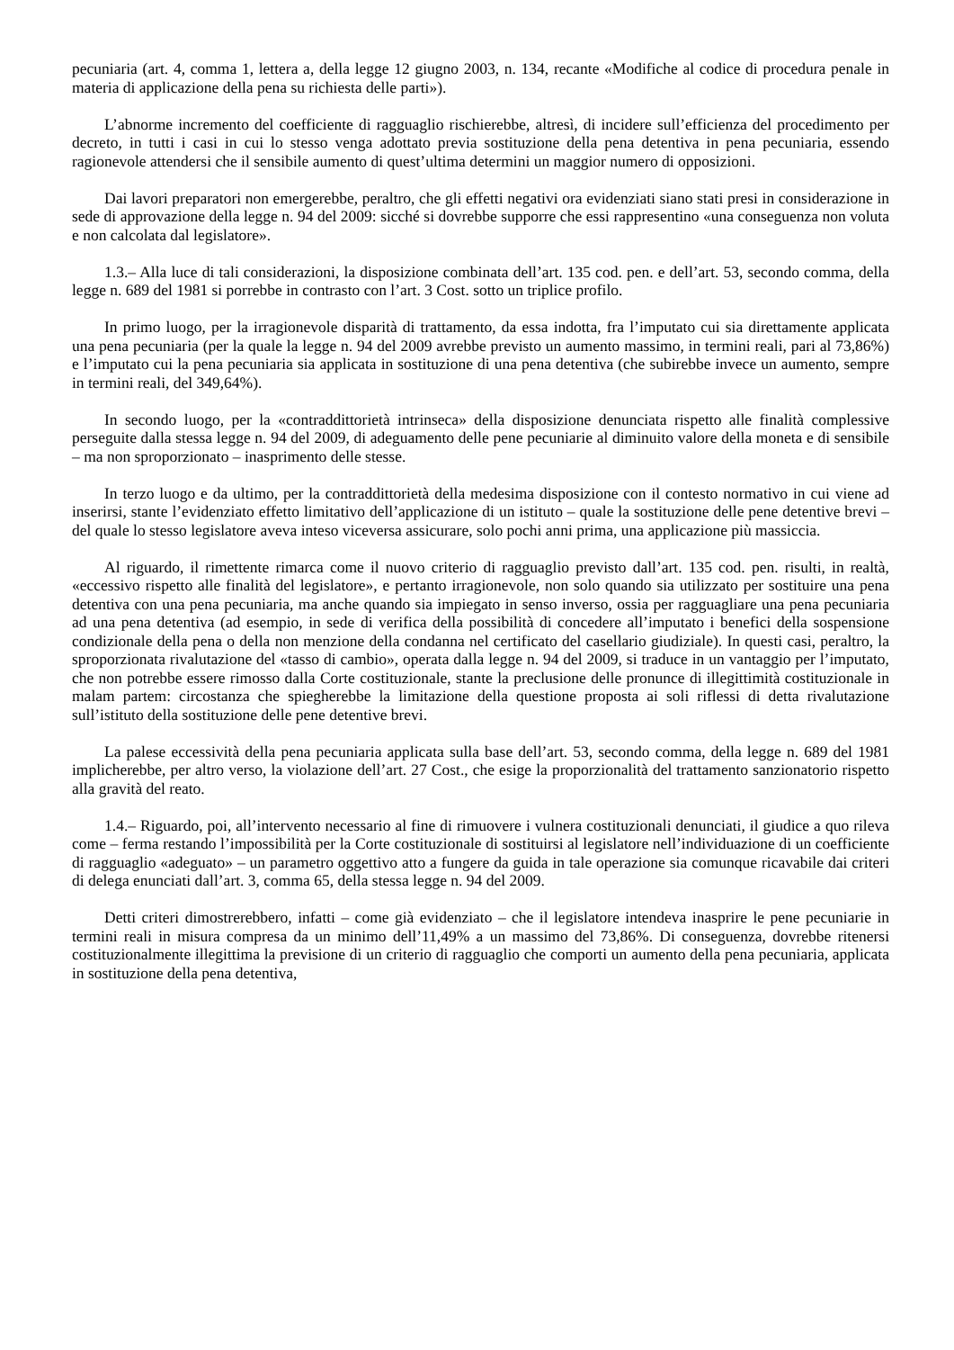pecuniaria (art. 4, comma 1, lettera a, della legge 12 giugno 2003, n. 134, recante «Modifiche al codice di procedura penale in materia di applicazione della pena su richiesta delle parti»).
L’abnorme incremento del coefficiente di ragguaglio rischierebbe, altresì, di incidere sull’efficienza del procedimento per decreto, in tutti i casi in cui lo stesso venga adottato previa sostituzione della pena detentiva in pena pecuniaria, essendo ragionevole attendersi che il sensibile aumento di quest’ultima determini un maggior numero di opposizioni.
Dai lavori preparatori non emergerebbe, peraltro, che gli effetti negativi ora evidenziati siano stati presi in considerazione in sede di approvazione della legge n. 94 del 2009: sicché si dovrebbe supporre che essi rappresentino «una conseguenza non voluta e non calcolata dal legislatore».
1.3.– Alla luce di tali considerazioni, la disposizione combinata dell’art. 135 cod. pen. e dell’art. 53, secondo comma, della legge n. 689 del 1981 si porrebbe in contrasto con l’art. 3 Cost. sotto un triplice profilo.
In primo luogo, per la irragionevole disparità di trattamento, da essa indotta, fra l’imputato cui sia direttamente applicata una pena pecuniaria (per la quale la legge n. 94 del 2009 avrebbe previsto un aumento massimo, in termini reali, pari al 73,86%) e l’imputato cui la pena pecuniaria sia applicata in sostituzione di una pena detentiva (che subirebbe invece un aumento, sempre in termini reali, del 349,64%).
In secondo luogo, per la «contraddittorietà intrinseca» della disposizione denunciata rispetto alle finalità complessive perseguite dalla stessa legge n. 94 del 2009, di adeguamento delle pene pecuniarie al diminuito valore della moneta e di sensibile – ma non sproporzionato – inasprimento delle stesse.
In terzo luogo e da ultimo, per la contraddittorietà della medesima disposizione con il contesto normativo in cui viene ad inserirsi, stante l’evidenziato effetto limitativo dell’applicazione di un istituto – quale la sostituzione delle pene detentive brevi – del quale lo stesso legislatore aveva inteso viceversa assicurare, solo pochi anni prima, una applicazione più massiccia.
Al riguardo, il rimettente rimarca come il nuovo criterio di ragguaglio previsto dall’art. 135 cod. pen. risulti, in realtà, «eccessivo rispetto alle finalità del legislatore», e pertanto irragionevole, non solo quando sia utilizzato per sostituire una pena detentiva con una pena pecuniaria, ma anche quando sia impiegato in senso inverso, ossia per ragguagliare una pena pecuniaria ad una pena detentiva (ad esempio, in sede di verifica della possibilità di concedere all’imputato i benefici della sospensione condizionale della pena o della non menzione della condanna nel certificato del casellario giudiziale). In questi casi, peraltro, la sproporzionata rivalutazione del «tasso di cambio», operata dalla legge n. 94 del 2009, si traduce in un vantaggio per l’imputato, che non potrebbe essere rimosso dalla Corte costituzionale, stante la preclusione delle pronunce di illegittimità costituzionale in malam partem: circostanza che spiegherebbe la limitazione della questione proposta ai soli riflessi di detta rivalutazione sull’istituto della sostituzione delle pene detentive brevi.
La palese eccessività della pena pecuniaria applicata sulla base dell’art. 53, secondo comma, della legge n. 689 del 1981 implicherebbe, per altro verso, la violazione dell’art. 27 Cost., che esige la proporzionalità del trattamento sanzionatorio rispetto alla gravità del reato.
1.4.– Riguardo, poi, all’intervento necessario al fine di rimuovere i vulnera costituzionali denunciati, il giudice a quo rileva come – ferma restando l’impossibilità per la Corte costituzionale di sostituirsi al legislatore nell’individuazione di un coefficiente di ragguaglio «adeguato» – un parametro oggettivo atto a fungere da guida in tale operazione sia comunque ricavabile dai criteri di delega enunciati dall’art. 3, comma 65, della stessa legge n. 94 del 2009.
Detti criteri dimostrerebbero, infatti – come già evidenziato – che il legislatore intendeva inasprire le pene pecuniarie in termini reali in misura compresa da un minimo dell’11,49% a un massimo del 73,86%. Di conseguenza, dovrebbe ritenersi costituzionalmente illegittima la previsione di un criterio di ragguaglio che comporti un aumento della pena pecuniaria, applicata in sostituzione della pena detentiva,